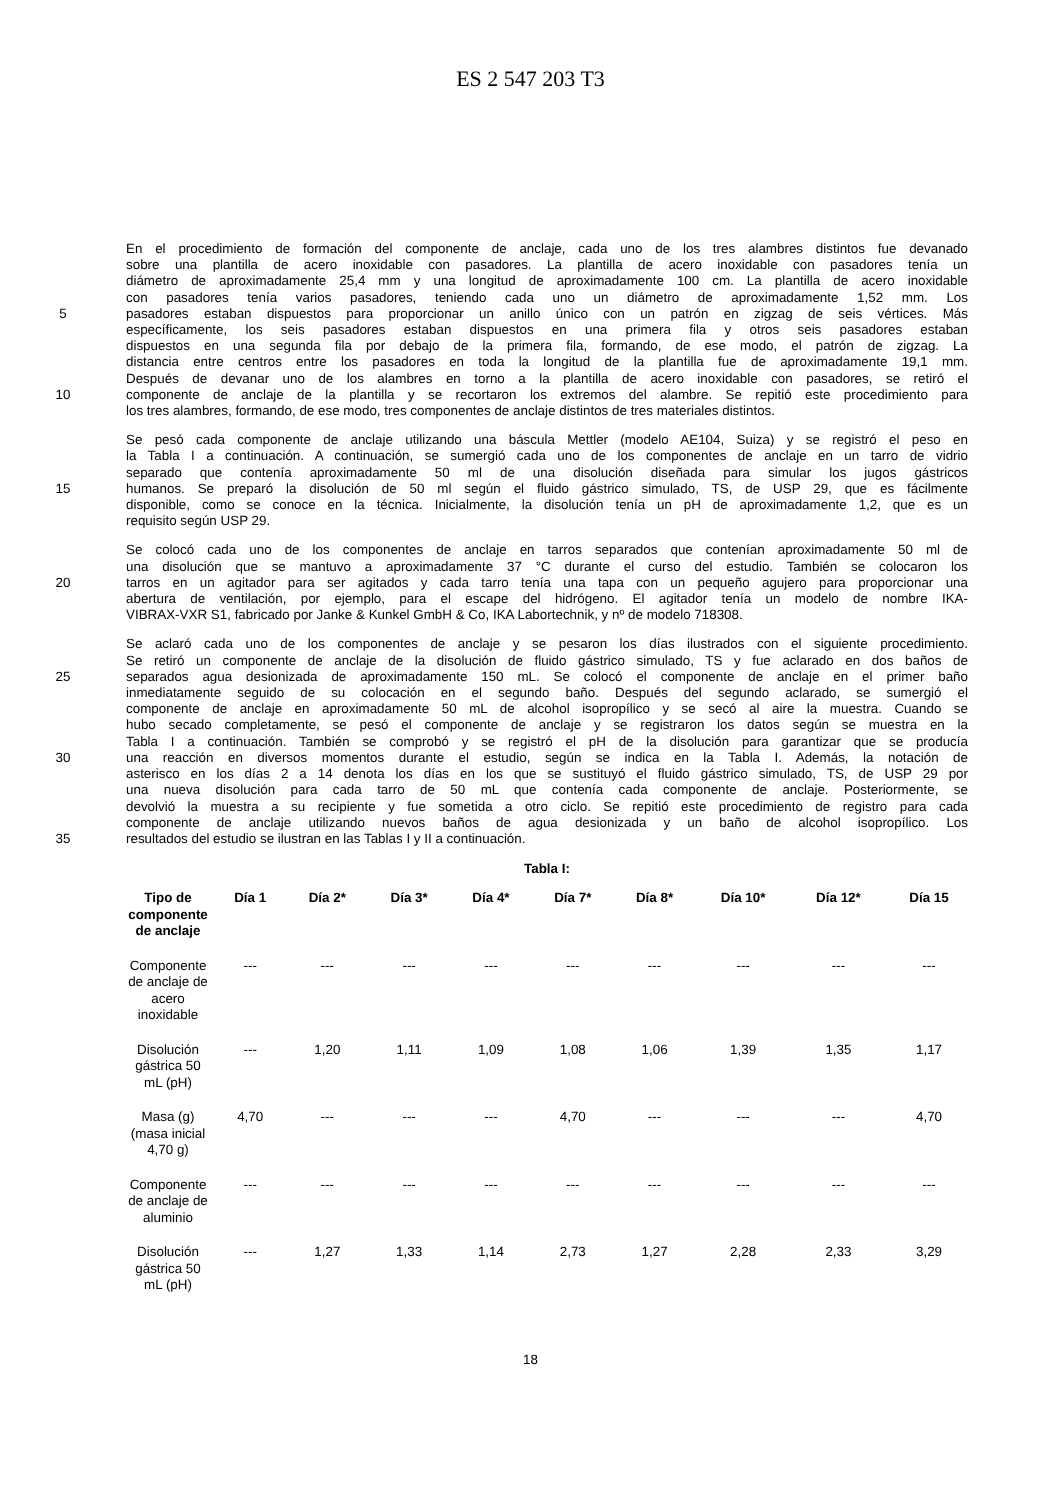ES 2 547 203 T3
En el procedimiento de formación del componente de anclaje, cada uno de los tres alambres distintos fue devanado
sobre una plantilla de acero inoxidable con pasadores. La plantilla de acero inoxidable con pasadores tenía un
diámetro de aproximadamente 25,4 mm y una longitud de aproximadamente 100 cm. La plantilla de acero inoxidable
con pasadores tenía varios pasadores, teniendo cada uno un diámetro de aproximadamente 1,52 mm. Los
5 pasadores estaban dispuestos para proporcionar un anillo único con un patrón en zigzag de seis vértices. Más
específicamente, los seis pasadores estaban dispuestos en una primera fila y otros seis pasadores estaban
dispuestos en una segunda fila por debajo de la primera fila, formando, de ese modo, el patrón de zigzag. La
distancia entre centros entre los pasadores en toda la longitud de la plantilla fue de aproximadamente 19,1 mm.
Después de devanar uno de los alambres en torno a la plantilla de acero inoxidable con pasadores, se retiró el
10 componente de anclaje de la plantilla y se recortaron los extremos del alambre. Se repitió este procedimiento para
los tres alambres, formando, de ese modo, tres componentes de anclaje distintos de tres materiales distintos.
Se pesó cada componente de anclaje utilizando una báscula Mettler (modelo AE104, Suiza) y se registró el peso en
la Tabla I a continuación. A continuación, se sumergió cada uno de los componentes de anclaje en un tarro de vidrio
separado que contenía aproximadamente 50 ml de una disolución diseñada para simular los jugos gástricos
15 humanos. Se preparó la disolución de 50 ml según el fluido gástrico simulado, TS, de USP 29, que es fácilmente
disponible, como se conoce en la técnica. Inicialmente, la disolución tenía un pH de aproximadamente 1,2, que es un
requisito según USP 29.
Se colocó cada uno de los componentes de anclaje en tarros separados que contenían aproximadamente 50 ml de
una disolución que se mantuvo a aproximadamente 37 °C durante el curso del estudio. También se colocaron los
20 tarros en un agitador para ser agitados y cada tarro tenía una tapa con un pequeño agujero para proporcionar una
abertura de ventilación, por ejemplo, para el escape del hidrógeno. El agitador tenía un modelo de nombre IKA-
VIBRAX-VXR S1, fabricado por Janke & Kunkel GmbH & Co, IKA Labortechnik, y nº de modelo 718308.
Se aclaró cada uno de los componentes de anclaje y se pesaron los días ilustrados con el siguiente procedimiento.
Se retiró un componente de anclaje de la disolución de fluido gástrico simulado, TS y fue aclarado en dos baños de
25 separados agua desionizada de aproximadamente 150 mL. Se colocó el componente de anclaje en el primer baño
inmediatamente seguido de su colocación en el segundo baño. Después del segundo aclarado, se sumergió el
componente de anclaje en aproximadamente 50 mL de alcohol isopropílico y se secó al aire la muestra. Cuando se
hubo secado completamente, se pesó el componente de anclaje y se registraron los datos según se muestra en la
Tabla I a continuación. También se comprobó y se registró el pH de la disolución para garantizar que se producía
30 una reacción en diversos momentos durante el estudio, según se indica en la Tabla I. Además, la notación de
asterisco en los días 2 a 14 denota los días en los que se sustituyó el fluido gástrico simulado, TS, de USP 29 por
una nueva disolución para cada tarro de 50 mL que contenía cada componente de anclaje. Posteriormente, se
devolvió la muestra a su recipiente y fue sometida a otro ciclo. Se repitió este procedimiento de registro para cada
componente de anclaje utilizando nuevos baños de agua desionizada y un baño de alcohol isopropílico. Los
35 resultados del estudio se ilustran en las Tablas I y II a continuación.
Tabla I:
| Tipo de componente de anclaje | Día 1 | Día 2* | Día 3* | Día 4* | Día 7* | Día 8* | Día 10* | Día 12* | Día 15 |
| --- | --- | --- | --- | --- | --- | --- | --- | --- | --- |
| Componente de anclaje de acero inoxidable | --- | --- | --- | --- | --- | --- | --- | --- | --- |
| Disolución gástrica 50 mL (pH) | --- | 1,20 | 1,11 | 1,09 | 1,08 | 1,06 | 1,39 | 1,35 | 1,17 |
| Masa (g) (masa inicial 4,70 g) | 4,70 | --- | --- | --- | 4,70 | --- | --- | --- | 4,70 |
| Componente de anclaje de aluminio | --- | --- | --- | --- | --- | --- | --- | --- | --- |
| Disolución gástrica 50 mL (pH) | --- | 1,27 | 1,33 | 1,14 | 2,73 | 1,27 | 2,28 | 2,33 | 3,29 |
18